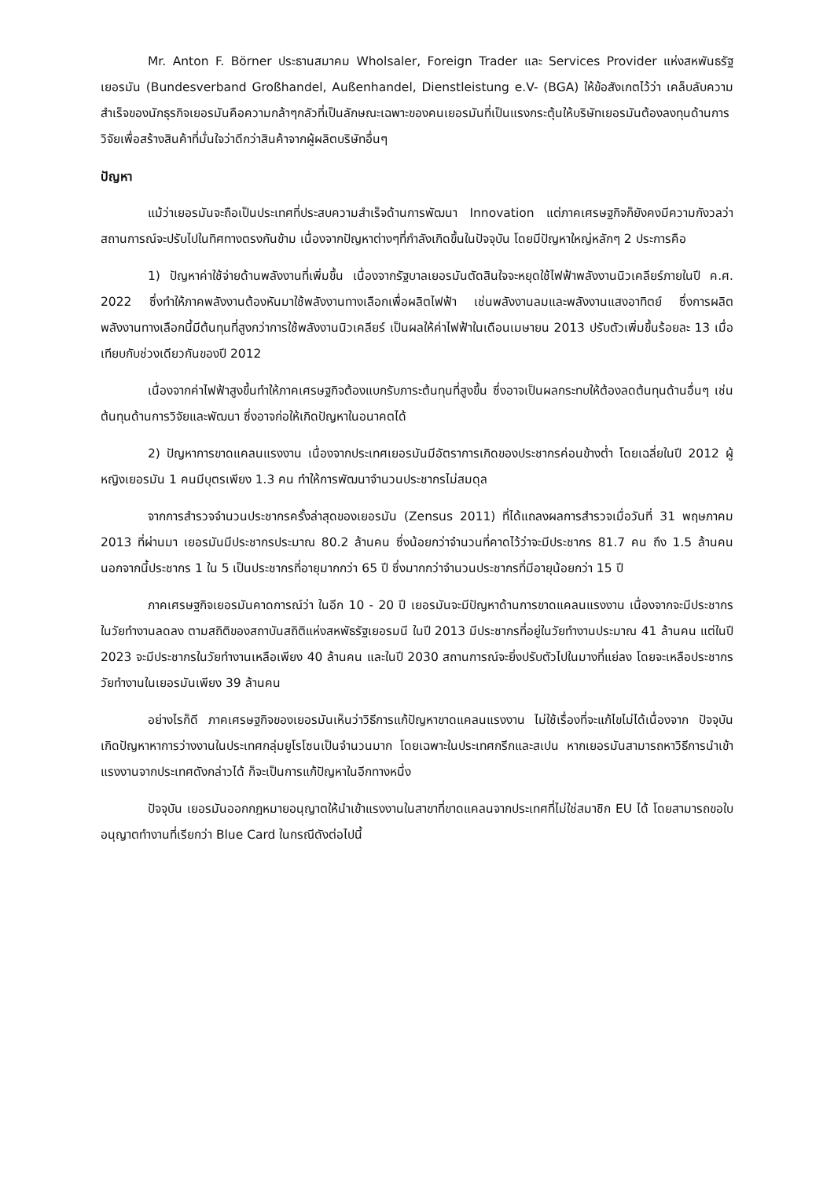Mr. Anton F. Börner ประธานสมาคม Wholsaler, Foreign Trader และ Services Provider แห่งสหพันธรัฐเยอรมัน (Bundesverband Großhandel, Außenhandel, Dienstleistung e.V- (BGA) ให้ข้อสังเกตไว้ว่า เคล็บลับความสำเร็จของนักธุรกิจเยอรมันคือความกล้าๆกลัวที่เป็นลักษณะเฉพาะของคนเยอรมันที่เป็นแรงกระตุ้นให้บริษัทเยอรมันต้องลงทุนด้านการวิจัยเพื่อสร้างสินค้าที่มั่นใจว่าดีกว่าสินค้าจากผู้ผลิตบริษัทอื่นๆ
ปัญหา
แม้ว่าเยอรมันจะถือเป็นประเทศที่ประสบความสำเร็จด้านการพัฒนา Innovation แต่ภาคเศรษฐกิจก็ยังคงมีความกังวลว่าสถานการณ์จะปรับไปในทิศทางตรงกันข้าม เนื่องจากปัญหาต่างๆที่กำลังเกิดขึ้นในปัจจุบัน โดยมีปัญหาใหญ่หลักๆ 2 ประการคือ
1) ปัญหาค่าใช้จ่ายด้านพลังงานที่เพิ่มขึ้น เนื่องจากรัฐบาลเยอรมันตัดสินใจจะหยุดใช้ไฟฟ้าพลังงานนิวเคลียร์ภายในปี ค.ศ. 2022 ซึ่งทำให้ภาคพลังงานต้องหันมาใช้พลังงานทางเลือกเพื่อผลิตไฟฟ้า เช่นพลังงานลมและพลังงานแสงอาทิตย์ ซึ่งการผลิตพลังงานทางเลือกนี้มีต้นทุนที่สูงกว่าการใช้พลังงานนิวเคลียร์ เป็นผลให้ค่าไฟฟ้าในเดือนเมษายน 2013 ปรับตัวเพิ่มขึ้นร้อยละ 13 เมื่อเทียบกับช่วงเดียวกันของปี 2012
เนื่องจากค่าไฟฟ้าสูงขึ้นทำให้ภาคเศรษฐกิจต้องแบกรับภาระต้นทุนที่สูงขึ้น ซึ่งอาจเป็นผลกระทบให้ต้องลดต้นทุนด้านอื่นๆ เช่น ต้นทุนด้านการวิจัยและพัฒนา ซึ่งอาจก่อให้เกิดปัญหาในอนาคตได้
2) ปัญหาการขาดแคลนแรงงาน เนื่องจากประเทศเยอรมันมีอัตราการเกิดของประชากรค่อนข้างต่ำ โดยเฉลี่ยในปี 2012 ผู้หญิงเยอรมัน 1 คนมีบุตรเพียง 1.3 คน ทำให้การพัฒนาจำนวนประชากรไม่สมดุล
จากการสำรวจจำนวนประชากรครั้งล่าสุดของเยอรมัน (Zensus 2011) ที่ได้แถลงผลการสำรวจเมื่อวันที่ 31 พฤษภาคม 2013 ที่ผ่านมา เยอรมันมีประชากรประมาณ 80.2 ล้านคน ซึ่งน้อยกว่าจำนวนที่คาดไว้ว่าจะมีประชากร 81.7 คน ถึง 1.5 ล้านคน นอกจากนี้ประชากร 1 ใน 5 เป็นประชากรที่อายุมากกว่า 65 ปี ซึ่งมากกว่าจำนวนประชากรที่มีอายุน้อยกว่า 15 ปี
ภาคเศรษฐกิจเยอรมันคาดการณ์ว่า ในอีก 10 - 20 ปี เยอรมันจะมีปัญหาด้านการขาดแคลนแรงงาน เนื่องจากจะมีประชากรในวัยทำงานลดลง ตามสถิติของสถาบันสถิติแห่งสหพัธรัฐเยอรมนี ในปี 2013 มีประชากรที่อยู่ในวัยทำงานประมาณ 41 ล้านคน แต่ในปี 2023 จะมีประชากรในวัยทำงานเหลือเพียง 40 ล้านคน และในปี 2030 สถานการณ์จะยิ่งปรับตัวไปในมางที่แย่ลง โดยจะเหลือประชากรวัยทำงานในเยอรมันเพียง 39 ล้านคน
อย่างไรก็ดี ภาคเศรษฐกิจของเยอรมันเห็นว่าวิธีการแก้ปัญหาขาดแคลนแรงงาน ไม่ใช้เรื่องที่จะแก้ไขไม่ได้เนื่องจาก ปัจจุบันเกิดปัญหาหาการว่างงานในประเทศกลุ่มยูโรโซนเป็นจำนวนมาก โดยเฉพาะในประเทศกรีกและสเปน หากเยอรมันสามารถหาวิธีการนำเข้าแรงงานจากประเทศดังกล่าวได้ ก็จะเป็นการแก้ปัญหาในอีกทางหนึ่ง
ปัจจุบัน เยอรมันออกกฎหมายอนุญาตให้นำเข้าแรงงานในสาขาที่ขาดแคลนจากประเทศที่ไม่ใช่สมาชิก EU ได้ โดยสามารถขอใบอนุญาตทำงานที่เรียกว่า Blue Card ในกรณีดังต่อไปนี้